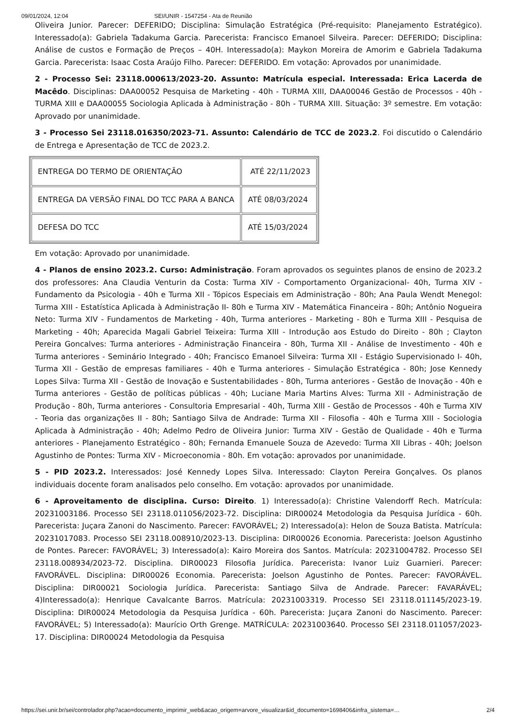09/01/2024, 12:04 SEI/UNIR - 1547254 - Ata de Reunião
Oliveira Junior. Parecer: DEFERIDO; Disciplina: Simulação Estratégica (Pré-requisito: Planejamento Estratégico). Interessado(a): Gabriela Tadakuma Garcia. Parecerista: Francisco Emanoel Silveira. Parecer: DEFERIDO; Disciplina: Análise de custos e Formação de Preços – 40H. Interessado(a): Maykon Moreira de Amorim e Gabriela Tadakuma Garcia. Parecerista: Isaac Costa Araújo Filho. Parecer: DEFERIDO. Em votação: Aprovados por unanimidade.
2 - Processo Sei: 23118.000613/2023-20. Assunto: Matrícula especial. Interessada: Erica Lacerda de Macêdo. Disciplinas: DAA00052 Pesquisa de Marketing - 40h - TURMA XIII, DAA00046 Gestão de Processos - 40h - TURMA XIII e DAA00055 Sociologia Aplicada à Administração - 80h - TURMA XIII. Situação: 3º semestre. Em votação: Aprovado por unanimidade.
3 - Processo Sei 23118.016350/2023-71. Assunto: Calendário de TCC de 2023.2. Foi discutido o Calendário de Entrega e Apresentação de TCC de 2023.2.
| ENTREGA DO TERMO DE ORIENTAÇÃO | ATÉ 22/11/2023 |
| ENTREGA DA VERSÃO FINAL DO TCC PARA A BANCA | ATÉ 08/03/2024 |
| DEFESA DO TCC | ATÉ 15/03/2024 |
Em votação: Aprovado por unanimidade.
4 - Planos de ensino 2023.2. Curso: Administração. Foram aprovados os seguintes planos de ensino de 2023.2 dos professores: Ana Claudia Venturin da Costa: Turma XIV - Comportamento Organizacional- 40h, Turma XIV - Fundamento da Psicologia - 40h e Turma XII - Tópicos Especiais em Administração - 80h; Ana Paula Wendt Menegol: Turma XIII - Estatística Aplicada à Administração II- 80h e Turma XIV - Matemática Financeira - 80h; Antônio Nogueira Neto: Turma XIV - Fundamentos de Marketing - 40h, Turma anteriores - Marketing - 80h e Turma XIII - Pesquisa de Marketing - 40h; Aparecida Magali Gabriel Teixeira: Turma XIII - Introdução aos Estudo do Direito - 80h ; Clayton Pereira Goncalves: Turma anteriores - Administração Financeira - 80h, Turma XII - Análise de Investimento - 40h e Turma anteriores - Seminário Integrado - 40h; Francisco Emanoel Silveira: Turma XII - Estágio Supervisionado I- 40h, Turma XII - Gestão de empresas familiares - 40h e Turma anteriores - Simulação Estratégica - 80h; Jose Kennedy Lopes Silva: Turma XII - Gestão de Inovação e Sustentabilidades - 80h, Turma anteriores - Gestão de Inovação - 40h e Turma anteriores - Gestão de políticas públicas - 40h; Luciane Maria Martins Alves: Turma XII - Administração de Produção - 80h, Turma anteriores - Consultoria Empresarial - 40h, Turma XIII - Gestão de Processos - 40h e Turma XIV - Teoria das organizações II - 80h; Santiago Silva de Andrade: Turma XII - Filosofia - 40h e Turma XIII - Sociologia Aplicada à Administração - 40h; Adelmo Pedro de Oliveira Junior: Turma XIV - Gestão de Qualidade - 40h e Turma anteriores - Planejamento Estratégico - 80h; Fernanda Emanuele Souza de Azevedo: Turma XII Libras - 40h; Joelson Agustinho de Pontes: Turma XIV - Microeconomia - 80h. Em votação: aprovados por unanimidade.
5 - PID 2023.2. Interessados: José Kennedy Lopes Silva. Interessado: Clayton Pereira Gonçalves. Os planos individuais docente foram analisados pelo conselho. Em votação: aprovados por unanimidade.
6 - Aproveitamento de disciplina. Curso: Direito. 1) Interessado(a): Christine Valendorff Rech. Matrícula: 20231003186. Processo SEI 23118.011056/2023-72. Disciplina: DIR00024 Metodologia da Pesquisa Jurídica - 60h. Parecerista: Juçara Zanoni do Nascimento. Parecer: FAVORÁVEL; 2) Interessado(a): Helon de Souza Batista. Matrícula: 20231017083. Processo SEI 23118.008910/2023-13. Disciplina: DIR00026 Economia. Parecerista: Joelson Agustinho de Pontes. Parecer: FAVORÁVEL; 3) Interessado(a): Kairo Moreira dos Santos. Matrícula: 20231004782. Processo SEI 23118.008934/2023-72. Disciplina. DIR00023 Filosofia Jurídica. Parecerista: Ivanor Luiz Guarnieri. Parecer: FAVORÁVEL. Disciplina: DIR00026 Economia. Parecerista: Joelson Agustinho de Pontes. Parecer: FAVORÁVEL. Disciplina: DIR00021 Sociologia Jurídica. Parecerista: Santiago Silva de Andrade. Parecer: FAVARÁVEL; 4)Interessado(a): Henrique Cavalcante Barros. Matrícula: 20231003319. Processo SEI 23118.011145/2023-19. Disciplina: DIR00024 Metodologia da Pesquisa Jurídica - 60h. Parecerista: Juçara Zanoni do Nascimento. Parecer: FAVORÁVEL; 5) Interessado(a): Maurício Orth Grenge. MATRÍCULA: 20231003640. Processo SEI 23118.011057/2023-17. Disciplina: DIR00024 Metodologia da Pesquisa
https://sei.unir.br/sei/controlador.php?acao=documento_imprimir_web&acao_origem=arvore_visualizar&id_documento=1698406&infra_sistema=… 2/4